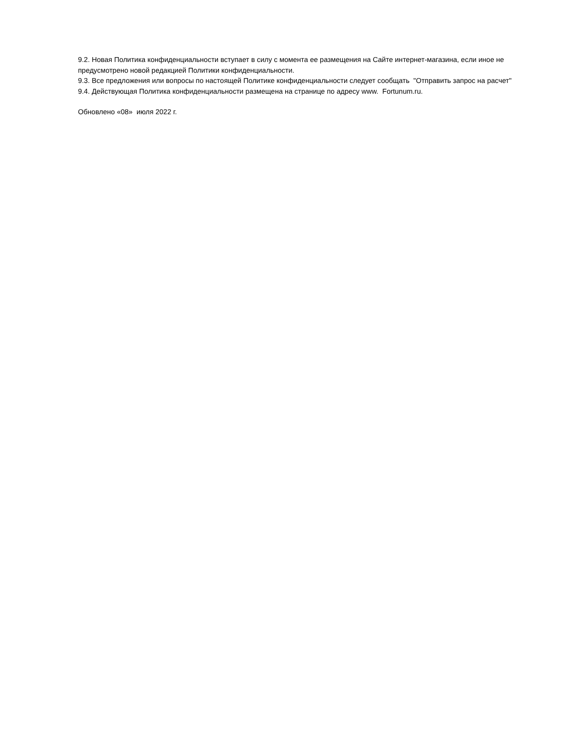9.2. Новая Политика конфиденциальности вступает в силу с момента ее размещения на Сайте интернет-магазина, если иное не предусмотрено новой редакцией Политики конфиденциальности.
9.3. Все предложения или вопросы по настоящей Политике конфиденциальности следует сообщать "Отправить запрос на расчет"
9.4. Действующая Политика конфиденциальности размещена на странице по адресу www. Fortunum.ru.
Обновлено «08» июля 2022 г.